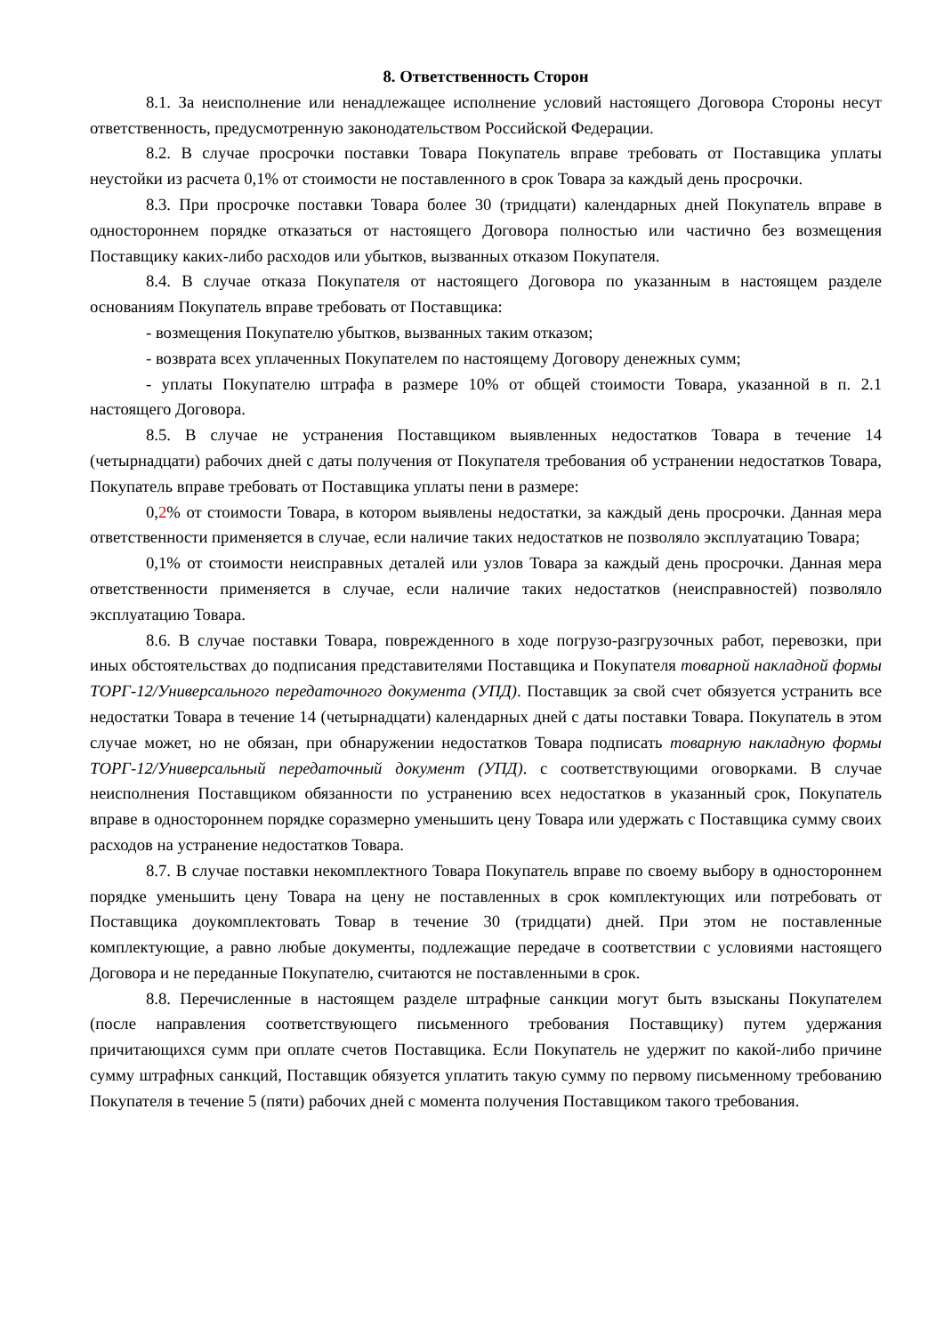8. Ответственность Сторон
8.1. За неисполнение или ненадлежащее исполнение условий настоящего Договора Стороны несут ответственность, предусмотренную законодательством Российской Федерации.
8.2. В случае просрочки поставки Товара Покупатель вправе требовать от Поставщика уплаты неустойки из расчета 0,1% от стоимости не поставленного в срок Товара за каждый день просрочки.
8.3. При просрочке поставки Товара более 30 (тридцати) календарных дней Покупатель вправе в одностороннем порядке отказаться от настоящего Договора полностью или частично без возмещения Поставщику каких-либо расходов или убытков, вызванных отказом Покупателя.
8.4. В случае отказа Покупателя от настоящего Договора по указанным в настоящем разделе основаниям Покупатель вправе требовать от Поставщика:
- возмещения Покупателю убытков, вызванных таким отказом;
- возврата всех уплаченных Покупателем по настоящему Договору денежных сумм;
- уплаты Покупателю штрафа в размере 10% от общей стоимости Товара, указанной в п. 2.1 настоящего Договора.
8.5. В случае не устранения Поставщиком выявленных недостатков Товара в течение 14 (четырнадцати) рабочих дней с даты получения от Покупателя требования об устранении недостатков Товара, Покупатель вправе требовать от Поставщика уплаты пени в размере:
0,2% от стоимости Товара, в котором выявлены недостатки, за каждый день просрочки. Данная мера ответственности применяется в случае, если наличие таких недостатков не позволяло эксплуатацию Товара;
0,1% от стоимости неисправных деталей или узлов Товара за каждый день просрочки. Данная мера ответственности применяется в случае, если наличие таких недостатков (неисправностей) позволяло эксплуатацию Товара.
8.6. В случае поставки Товара, поврежденного в ходе погрузо-разгрузочных работ, перевозки, при иных обстоятельствах до подписания представителями Поставщика и Покупателя товарной накладной формы ТОРГ-12/Универсального передаточного документа (УПД). Поставщик за свой счет обязуется устранить все недостатки Товара в течение 14 (четырнадцати) календарных дней с даты поставки Товара. Покупатель в этом случае может, но не обязан, при обнаружении недостатков Товара подписать товарную накладную формы ТОРГ-12/Универсальный передаточный документ (УПД). с соответствующими оговорками. В случае неисполнения Поставщиком обязанности по устранению всех недостатков в указанный срок, Покупатель вправе в одностороннем порядке соразмерно уменьшить цену Товара или удержать с Поставщика сумму своих расходов на устранение недостатков Товара.
8.7. В случае поставки некомплектного Товара Покупатель вправе по своему выбору в одностороннем порядке уменьшить цену Товара на цену не поставленных в срок комплектующих или потребовать от Поставщика доукомплектовать Товар в течение 30 (тридцати) дней. При этом не поставленные комплектующие, а равно любые документы, подлежащие передаче в соответствии с условиями настоящего Договора и не переданные Покупателю, считаются не поставленными в срок.
8.8. Перечисленные в настоящем разделе штрафные санкции могут быть взысканы Покупателем (после направления соответствующего письменного требования Поставщику) путем удержания причитающихся сумм при оплате счетов Поставщика. Если Покупатель не удержит по какой-либо причине сумму штрафных санкций, Поставщик обязуется уплатить такую сумму по первому письменному требованию Покупателя в течение 5 (пяти) рабочих дней с момента получения Поставщиком такого требования.